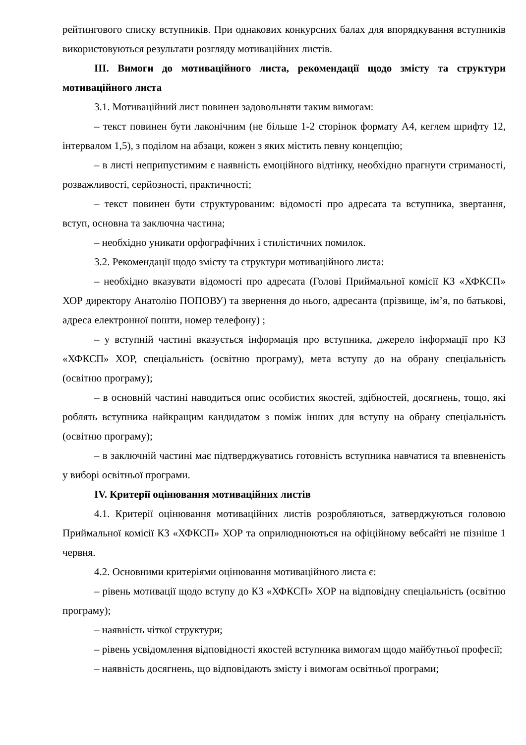рейтингового списку вступників. При однакових конкурсних балах для впорядкування вступників використовуються результати розгляду мотиваційних листів.
ІІІ. Вимоги до мотиваційного листа, рекомендації щодо змісту та структури мотиваційного листа
3.1. Мотиваційний лист повинен задовольняти таким вимогам:
– текст повинен бути лаконічним (не більше 1-2 сторінок формату А4, кеглем шрифту 12, інтервалом 1,5), з поділом на абзаци, кожен з яких містить певну концепцію;
– в листі неприпустимим є наявність емоційного відтінку, необхідно прагнути стриманості, розважливості, серйозності, практичності;
– текст повинен бути структурованим: відомості про адресата та вступника, звертання, вступ, основна та заключна частина;
– необхідно уникати орфографічних і стилістичних помилок.
3.2. Рекомендації щодо змісту та структури мотиваційного листа:
– необхідно вказувати відомості про адресата (Голові Приймальної комісії КЗ «ХФКСП» ХОР директору Анатолію ПОПОВУ) та звернення до нього, адресанта (прізвище, ім’я, по батькові, адреса електронної пошти, номер телефону) ;
– у вступній частині вказується інформація про вступника, джерело інформації про КЗ «ХФКСП» ХОР, спеціальність (освітню програму), мета вступу до на обрану спеціальність (освітню програму);
– в основній частині наводиться опис особистих якостей, здібностей, досягнень, тощо, які роблять вступника найкращим кандидатом з поміж інших для вступу на обрану спеціальність (освітню програму);
– в заключній частині має підтверджуватись готовність вступника навчатися та впевненість у виборі освітньої програми.
IV. Критерії оцінювання мотиваційних листів
4.1. Критерії оцінювання мотиваційних листів розробляються, затверджуються головою Приймальної комісії КЗ «ХФКСП» ХОР та оприлюднюються на офіційному вебсайті не пізніше 1 червня.
4.2. Основними критеріями оцінювання мотиваційного листа є:
– рівень мотивації щодо вступу до КЗ «ХФКСП» ХОР на відповідну спеціальність (освітню програму);
– наявність чіткої структури;
– рівень усвідомлення відповідності якостей вступника вимогам щодо майбутньої професії;
– наявність досягнень, що відповідають змісту і вимогам освітньої програми;